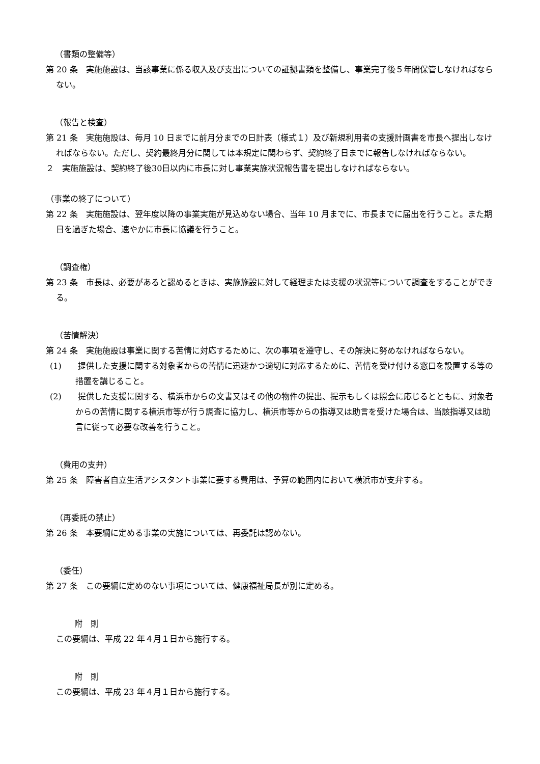（書類の整備等）
第 20 条　実施施設は、当該事業に係る収入及び支出についての証拠書類を整備し、事業完了後５年間保管しなければならない。
（報告と検査）
第 21 条　実施施設は、毎月 10 日までに前月分までの日計表（様式１）及び新規利用者の支援計画書を市長へ提出しなければならない。ただし、契約最終月分に関しては本規定に関わらず、契約終了日までに報告しなければならない。
２　実施施設は、契約終了後30日以内に市長に対し事業実施状況報告書を提出しなければならない。
（事業の終了について）
第 22 条　実施施設は、翌年度以降の事業実施が見込めない場合、当年 10 月までに、市長までに届出を行うこと。また期日を過ぎた場合、速やかに市長に協議を行うこと。
（調査権）
第 23 条　市長は、必要があると認めるときは、実施施設に対して経理または支援の状況等について調査をすることができる。
（苦情解決）
第 24 条　実施施設は事業に関する苦情に対応するために、次の事項を遵守し、その解決に努めなければならない。
(1)　　提供した支援に関する対象者からの苦情に迅速かつ適切に対応するために、苦情を受け付ける窓口を設置する等の措置を講じること。
(2)　　提供した支援に関する、横浜市からの文書又はその他の物件の提出、提示もしくは照会に応じるとともに、対象者からの苦情に関する横浜市等が行う調査に協力し、横浜市等からの指導又は助言を受けた場合は、当該指導又は助言に従って必要な改善を行うこと。
（費用の支弁）
第 25 条　障害者自立生活アシスタント事業に要する費用は、予算の範囲内において横浜市が支弁する。
（再委託の禁止）
第 26 条　本要綱に定める事業の実施については、再委託は認めない。
（委任）
第 27 条　この要綱に定めのない事項については、健康福祉局長が別に定める。
附　則
この要綱は、平成 22 年４月１日から施行する。
附　則
この要綱は、平成 23 年４月１日から施行する。